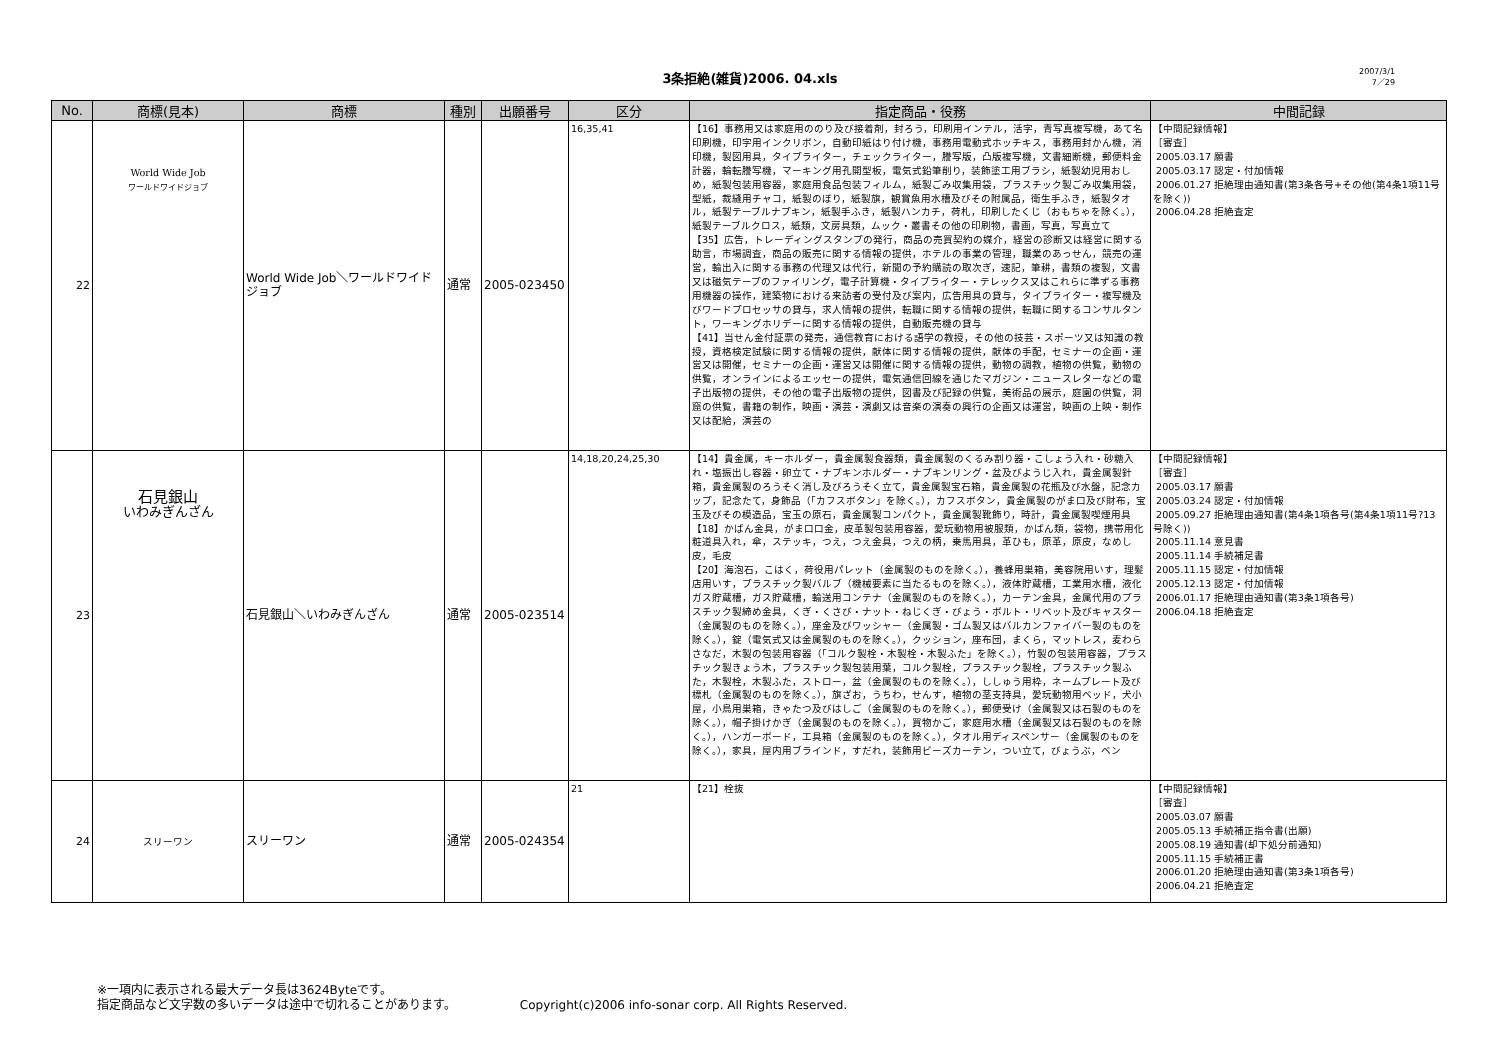3条拒絶(雑貨)2006. 04.xls
2007/3/1
7／29
| No. | 商標(見本) | 商標 | 種別 | 出願番号 | 区分 | 指定商品・役務 | 中間記録 |
| --- | --- | --- | --- | --- | --- | --- | --- |
| 22 | World Wide Job ワールドワイドジョブ | World Wide Job＼ワールドワイドジョブ | 通常 | 2005-023450 | 16,35,41 | 【16】事務用又は家庭用ののり及び接着剤，封ろう，印刷用インテル，活字，青写真複写機，あて名印刷機，印字用インクリボン，自動印紙はり付け機，事務用電動式ホッチキス，事務用封かん機，消印機，製図用具，タイプライター，チェックライター，謄写版，凸版複写機，文書細断機，郵便料金計器，輪転謄写機，マーキング用孔開型板，電気式鉛筆削り，装飾塗工用ブラシ，紙製幼児用おしめ，紙製包装用容器，家庭用食品包装フィルム，紙製ごみ収集用袋，プラスチック製ごみ収集用袋，型紙，裁縫用チャコ，紙製のぼり，紙製旗，観賞魚用水槽及びその附属品，衛生手ふき，紙製タオル，紙製テーブルナプキン，紙製手ふき，紙製ハンカチ，荷札，印刷したくじ（おもちゃを除く。），紙製テーブルクロス，紙類，文房具類，ムック・叢書その他の印刷物，書画，写真，写真立て 【35】広告，トレーディングスタンプの発行，商品の売買契約の媒介，経営の診断又は経営に関する助言，市場調査，商品の販売に関する情報の提供，ホテルの事業の管理，職業のあっせん，競売の運営，輸出入に関する事務の代理又は代行，新聞の予約購読の取次ぎ，速記，筆耕，書類の複製，文書又は磁気テープのファイリング，電子計算機・タイプライター・テレックス又はこれらに準ずる事務用機器の操作，建築物における来訪者の受付及び案内，広告用具の貸与，タイプライター・複写機及びワードプロセッサの貸与，求人情報の提供，転職に関する情報の提供，転職に関するコンサルタント，ワーキングホリデーに関する情報の提供，自動販売機の貸与 【41】当せん金付証票の発売，通信教育における語学の教授，その他の技芸・スポーツ又は知識の教授，資格検定試験に関する情報の提供，献体に関する情報の提供，献体の手配，セミナーの企画・運営又は開催，セミナーの企画・運営又は開催に関する情報の提供，動物の調教，植物の供覧，動物の供覧，オンラインによるエッセーの提供，電気通信回線を通じたマガジン・ニュースレターなどの電子出版物の提供，その他の電子出版物の提供，図書及び記録の供覧，美術品の展示，庭園の供覧，洞窟の供覧，書籍の制作，映画・演芸・演劇又は音楽の演奏の興行の企画又は運営，映画の上映・制作又は配給，演芸の | 【中間記録情報】 ［審査］ 2005.03.17 願書 2005.03.17 認定・付加情報 2006.01.27 拒絶理由通知書(第3条各号+その他(第4条1項11号を除く)) 2006.04.28 拒絶査定 |
| 23 | 石見銀山 いわみぎんざん | 石見銀山＼いわみぎんざん | 通常 | 2005-023514 | 14,18,20,24,25,30 | 【14】貴金属，キーホルダー，貴金属製食器類，貴金属製のくるみ割り器・こしょう入れ・砂糖入れ・塩振出し容器・卵立て・ナプキンホルダー・ナプキンリング・盆及びようじ入れ，貴金属製針箱，貴金属製のろうそく消し及びろうそく立て，貴金属製宝石箱，貴金属製の花瓶及び水盤，記念カップ，記念たて，身飾品（「カフスボタン」を除く。），カフスボタン，貴金属製のがま口及び財布，宝玉及びその模造品，宝玉の原石，貴金属製コンパクト，貴金属製靴飾り，時計，貴金属製喫煙用具 【18】かばん金具，がま口口金，皮革製包装用容器，愛玩動物用被服類，かばん類，袋物，携帯用化粧道具入れ，傘，ステッキ，つえ，つえ金具，つえの柄，乗馬用具，革ひも，原革，原皮，なめし皮，毛皮 【20】海泡石，こはく，荷役用パレット（金属製のものを除く。），養蜂用巣箱，美容院用いす，理髪店用いす，プラスチック製バルブ（機械要素に当たるものを除く。），液体貯蔵槽，工業用水槽，液化ガス貯蔵槽，ガス貯蔵槽，輸送用コンテナ（金属製のものを除く。），カーテン金具，金属代用のプラスチック製締め金具，くぎ・くさび・ナット・ねじくぎ・びょう・ボルト・リベット及びキャスター（金属製のものを除く。），座金及びワッシャー（金属製・ゴム製又はバルカンファイバー製のものを除く。），錠（電気式又は金属製のものを除く。），クッション，座布団，まくら，マットレス，麦わらさなだ，木製の包装用容器（「コルク製栓・木製栓・木製ふた」を除く。），竹製の包装用容器，プラスチック製きょう木，プラスチック製包装用葉，コルク製栓，プラスチック製栓，プラスチック製ふた，木製栓，木製ふた，ストロー，盆（金属製のものを除く。），ししゅう用枠，ネームプレート及び標札（金属製のものを除く。），旗ざお，うちわ，せんす，植物の茎支持具，愛玩動物用ベッド，犬小屋，小鳥用巣箱，きゃたつ及びはしご（金属製のものを除く。），郵便受け（金属製又は石製のものを除く。），帽子掛けかぎ（金属製のものを除く。），買物かご，家庭用水槽（金属製又は石製のものを除く。），ハンガーボード，工具箱（金属製のものを除く。），タオル用ディスペンサー（金属製のものを除く。），家具，屋内用ブラインド，すだれ，装飾用ビーズカーテン，つい立て，びょうぶ，ベン | 【中間記録情報】 ［審査］ 2005.03.17 願書 2005.03.24 認定・付加情報 2005.09.27 拒絶理由通知書(第4条1項各号(第4条1項11号?13号除く)) 2005.11.14 意見書 2005.11.14 手続補足書 2005.11.15 認定・付加情報 2005.12.13 認定・付加情報 2006.01.17 拒絶理由通知書(第3条1項各号) 2006.04.18 拒絶査定 |
| 24 | スリーワン | スリーワン | 通常 | 2005-024354 | 21 | 【21】栓抜 | 【中間記録情報】 ［審査］ 2005.03.07 願書 2005.05.13 手続補正指令書(出願) 2005.08.19 通知書(却下処分前通知) 2005.11.15 手続補正書 2006.01.20 拒絶理由通知書(第3条1項各号) 2006.04.21 拒絶査定 |
※一項内に表示される最大データ長は3624Byteです。
指定商品など文字数の多いデータは途中で切れることがあります。 Copyright(c)2006 info-sonar corp. All Rights Reserved.